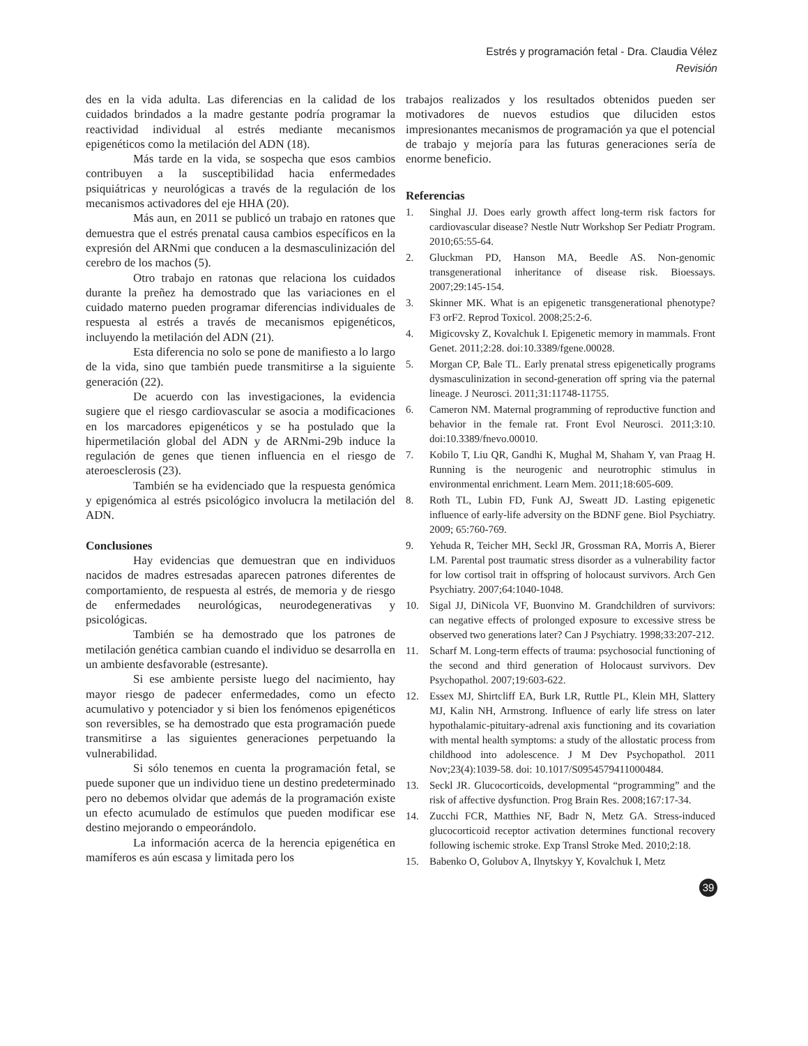Estrés y programación fetal - Dra. Claudia Vélez
Revisión
des en la vida adulta. Las diferencias en la calidad de los cuidados brindados a la madre gestante podría programar la reactividad individual al estrés mediante mecanismos epigenéticos como la metilación del ADN (18).
Más tarde en la vida, se sospecha que esos cambios contribuyen a la susceptibilidad hacia enfermedades psiquiátricas y neurológicas a través de la regulación de los mecanismos activadores del eje HHA (20).
Más aun, en 2011 se publicó un trabajo en ratones que demuestra que el estrés prenatal causa cambios específicos en la expresión del ARNmi que conducen a la desmasculinización del cerebro de los machos (5).
Otro trabajo en ratonas que relaciona los cuidados durante la preñez ha demostrado que las variaciones en el cuidado materno pueden programar diferencias individuales de respuesta al estrés a través de mecanismos epigenéticos, incluyendo la metilación del ADN (21).
Esta diferencia no solo se pone de manifiesto a lo largo de la vida, sino que también puede transmitirse a la siguiente generación (22).
De acuerdo con las investigaciones, la evidencia sugiere que el riesgo cardiovascular se asocia a modificaciones en los marcadores epigenéticos y se ha postulado que la hipermetilación global del ADN y de ARNmi-29b induce la regulación de genes que tienen influencia en el riesgo de ateroesclerosis (23).
También se ha evidenciado que la respuesta genómica y epigenómica al estrés psicológico involucra la metilación del ADN.
Conclusiones
Hay evidencias que demuestran que en individuos nacidos de madres estresadas aparecen patrones diferentes de comportamiento, de respuesta al estrés, de memoria y de riesgo de enfermedades neurológicas, neurodegenerativas y psicológicas.
También se ha demostrado que los patrones de metilación genética cambian cuando el individuo se desarrolla en un ambiente desfavorable (estresante).
Si ese ambiente persiste luego del nacimiento, hay mayor riesgo de padecer enfermedades, como un efecto acumulativo y potenciador y si bien los fenómenos epigenéticos son reversibles, se ha demostrado que esta programación puede transmitirse a las siguientes generaciones perpetuando la vulnerabilidad.
Si sólo tenemos en cuenta la programación fetal, se puede suponer que un individuo tiene un destino predeterminado pero no debemos olvidar que además de la programación existe un efecto acumulado de estímulos que pueden modificar ese destino mejorando o empeorándolo.
La información acerca de la herencia epigenética en mamíferos es aún escasa y limitada pero los
trabajos realizados y los resultados obtenidos pueden ser motivadores de nuevos estudios que diluciden estos impresionantes mecanismos de programación ya que el potencial de trabajo y mejoría para las futuras generaciones sería de enorme beneficio.
Referencias
1. Singhal JJ. Does early growth affect long-term risk factors for cardiovascular disease? Nestle Nutr Workshop Ser Pediatr Program. 2010;65:55-64.
2. Gluckman PD, Hanson MA, Beedle AS. Non-genomic transgenerational inheritance of disease risk. Bioessays. 2007;29:145-154.
3. Skinner MK. What is an epigenetic transgenerational phenotype? F3 orF2. Reprod Toxicol. 2008;25:2-6.
4. Migicovsky Z, Kovalchuk I. Epigenetic memory in mammals. Front Genet. 2011;2:28. doi:10.3389/fgene.00028.
5. Morgan CP, Bale TL. Early prenatal stress epigenetically programs dysmasculinization in second-generation off spring via the paternal lineage. J Neurosci. 2011;31:11748-11755.
6. Cameron NM. Maternal programming of reproductive function and behavior in the female rat. Front Evol Neurosci. 2011;3:10. doi:10.3389/fnevo.00010.
7. Kobilo T, Liu QR, Gandhi K, Mughal M, Shaham Y, van Praag H. Running is the neurogenic and neurotrophic stimulus in environmental enrichment. Learn Mem. 2011;18:605-609.
8. Roth TL, Lubin FD, Funk AJ, Sweatt JD. Lasting epigenetic influence of early-life adversity on the BDNF gene. Biol Psychiatry. 2009; 65:760-769.
9. Yehuda R, Teicher MH, Seckl JR, Grossman RA, Morris A, Bierer LM. Parental post traumatic stress disorder as a vulnerability factor for low cortisol trait in offspring of holocaust survivors. Arch Gen Psychiatry. 2007;64:1040-1048.
10. Sigal JJ, DiNicola VF, Buonvino M. Grandchildren of survivors: can negative effects of prolonged exposure to excessive stress be observed two generations later? Can J Psychiatry. 1998;33:207-212.
11. Scharf M. Long-term effects of trauma: psychosocial functioning of the second and third generation of Holocaust survivors. Dev Psychopathol. 2007;19:603-622.
12. Essex MJ, Shirtcliff EA, Burk LR, Ruttle PL, Klein MH, Slattery MJ, Kalin NH, Armstrong. Influence of early life stress on later hypothalamic-pituitary-adrenal axis functioning and its covariation with mental health symptoms: a study of the allostatic process from childhood into adolescence. J M Dev Psychopathol. 2011 Nov;23(4):1039-58. doi: 10.1017/S0954579411000484.
13. Seckl JR. Glucocorticoids, developmental “programming” and the risk of affective dysfunction. Prog Brain Res. 2008;167:17-34.
14. Zucchi FCR, Matthies NF, Badr N, Metz GA. Stress-induced glucocorticoid receptor activation determines functional recovery following ischemic stroke. Exp Transl Stroke Med. 2010;2:18.
15. Babenko O, Golubov A, Ilnytskyy Y, Kovalchuk I, Metz
39